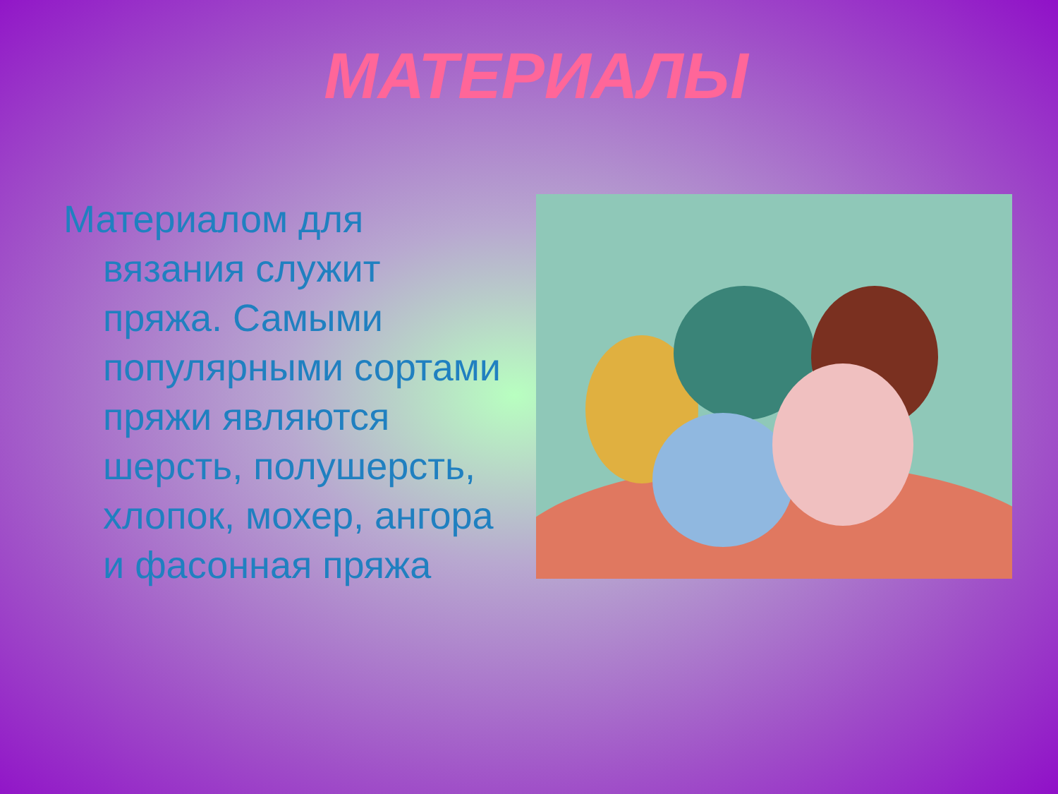МАТЕРИАЛЫ
Материалом для вязания служит пряжа. Самыми популярными сортами пряжи являются шерсть, полушерсть, хлопок, мохер, ангора и фасонная пряжа